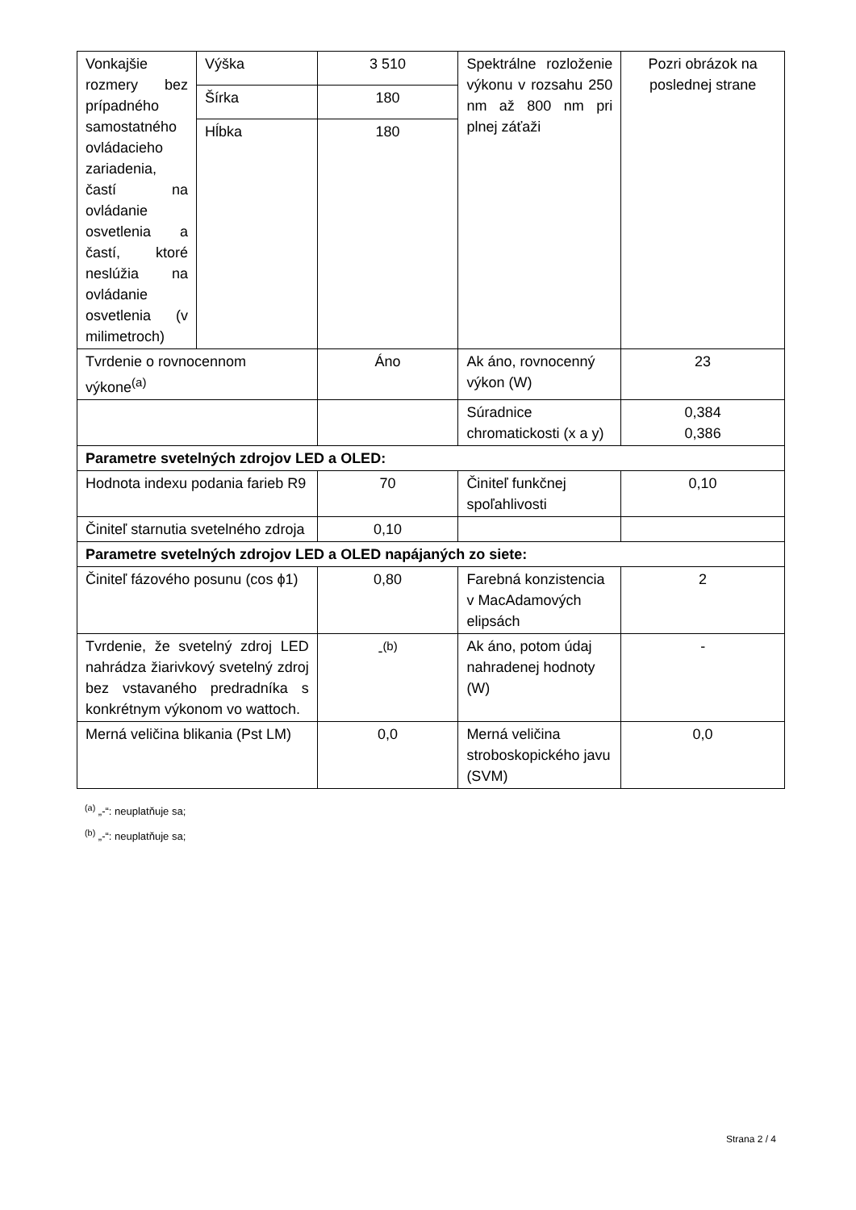| Vonkajšie rozmery bez prípadného samostatného ovládacieho zariadenia, častí na ovládanie osvetlenia a častí, ktoré neslúžia na ovládanie osvetlenia (v milimetroch) | Výška | 3 510 | Spektrálne rozloženie výkonu v rozsahu 250 nm až 800 nm pri plnej záťaži | Pozri obrázok na poslednej strane |
| | Šírka | 180 | | |
| | Hĺbka | 180 | | |
| Tvrdenie o rovnocennom výkone<sup>(a)</sup> | | Áno | Ak áno, rovnocenný výkon (W) | 23 |
| | | | Súradnice chromatickosti (x a y) | 0,384 0,386 |
| Parametre svetelných zdrojov LED a OLED: | | | | |
| Hodnota indexu podania farieb R9 | | 70 | Činiteľ funkčnej spoľahlivosti | 0,10 |
| Činiteľ starnutia svetelného zdroja | | 0,10 | | |
| Parametre svetelných zdrojov LED a OLED napájaných zo siete: | | | | |
| Činiteľ fázového posunu (cos ϕ1) | | 0,80 | Farebná konzistencia v MacAdamových elipsách | 2 |
| Tvrdenie, že svetelný zdroj LED nahrádza žiarivkový svetelný zdroj bez vstavaného predradníka s konkrétnym výkonom vo wattoch. | | -<sup>(b)</sup> | Ak áno, potom údaj nahradenej hodnoty (W) | - |
| Merná veličina blikania (Pst LM) | | 0,0 | Merná veličina stroboskopického javu (SVM) | 0,0 |
<sup>(a)</sup> „-“: neuplatňuje sa;
<sup>(b)</sup> „-“: neuplatňuje sa;
Strana 2 / 4